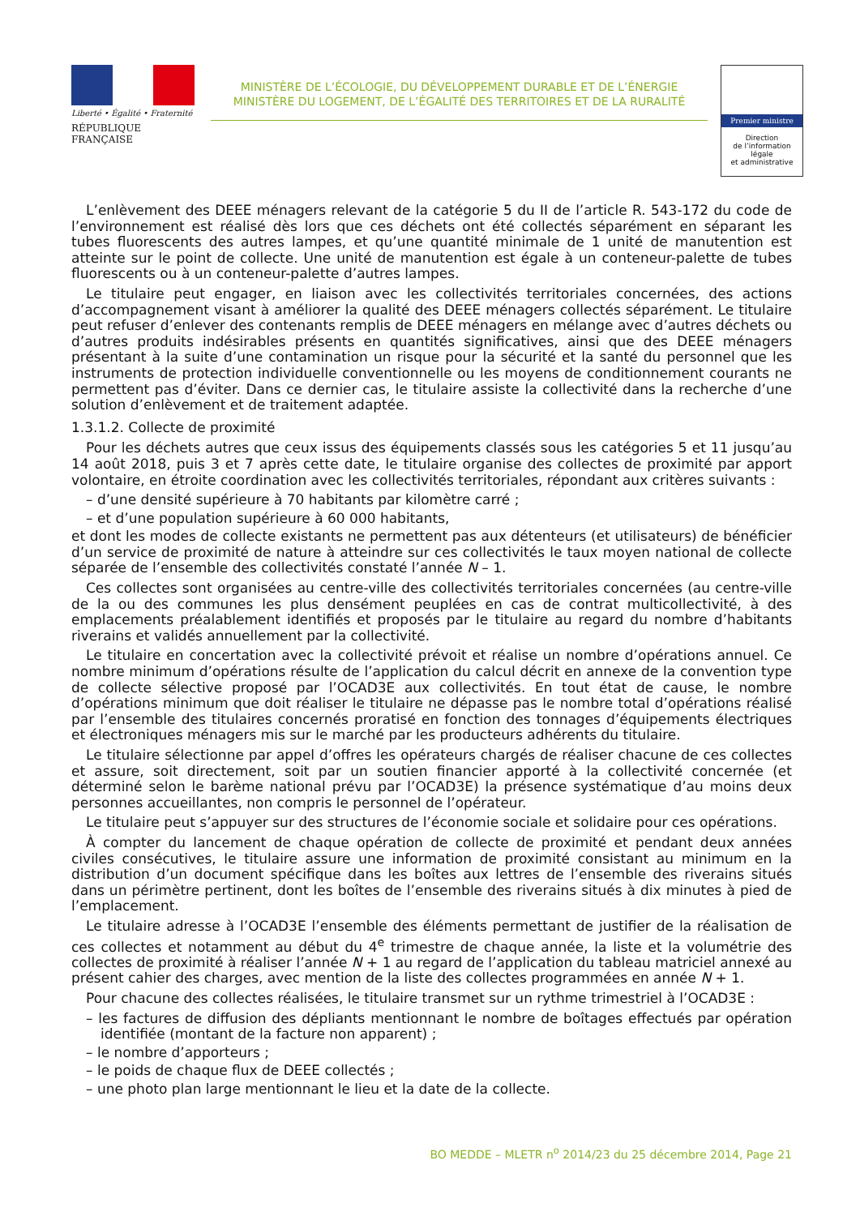Liberté • Égalité • Fraternité
RÉPUBLIQUE FRANÇAISE
MINISTÈRE DE L’ÉCOLOGIE, DU DÉVELOPPEMENT DURABLE ET DE L’ÉNERGIE
MINISTÈRE DU LOGEMENT, DE L’ÉGALITÉ DES TERRITOIRES ET DE LA RURALITÉ
Premier ministre
Direction
de l’information
légale
et administrative
L’enlèvement des DEEE ménagers relevant de la catégorie 5 du II de l’article R. 543-172 du code de l’environnement est réalisé dès lors que ces déchets ont été collectés séparément en séparant les tubes fluorescents des autres lampes, et qu’une quantité minimale de 1 unité de manutention est atteinte sur le point de collecte. Une unité de manutention est égale à un conteneur-palette de tubes fluorescents ou à un conteneur-palette d’autres lampes.
Le titulaire peut engager, en liaison avec les collectivités territoriales concernées, des actions d’accompagnement visant à améliorer la qualité des DEEE ménagers collectés séparément. Le titulaire peut refuser d’enlever des contenants remplis de DEEE ménagers en mélange avec d’autres déchets ou d’autres produits indésirables présents en quantités significatives, ainsi que des DEEE ménagers présentant à la suite d’une contamination un risque pour la sécurité et la santé du personnel que les instruments de protection individuelle conventionnelle ou les moyens de conditionnement courants ne permettent pas d’éviter. Dans ce dernier cas, le titulaire assiste la collectivité dans la recherche d’une solution d’enlèvement et de traitement adaptée.
1.3.1.2. Collecte de proximité
Pour les déchets autres que ceux issus des équipements classés sous les catégories 5 et 11 jusqu’au 14 août 2018, puis 3 et 7 après cette date, le titulaire organise des collectes de proximité par apport volontaire, en étroite coordination avec les collectivités territoriales, répondant aux critères suivants :
– d’une densité supérieure à 70 habitants par kilomètre carré ;
– et d’une population supérieure à 60 000 habitants,
et dont les modes de collecte existants ne permettent pas aux détenteurs (et utilisateurs) de bénéficier d’un service de proximité de nature à atteindre sur ces collectivités le taux moyen national de collecte séparée de l’ensemble des collectivités constaté l’année N – 1.
Ces collectes sont organisées au centre-ville des collectivités territoriales concernées (au centre-ville de la ou des communes les plus densément peuplées en cas de contrat multicollectivité, à des emplacements préalablement identifiés et proposés par le titulaire au regard du nombre d’habitants riverains et validés annuellement par la collectivité.
Le titulaire en concertation avec la collectivité prévoit et réalise un nombre d’opérations annuel. Ce nombre minimum d’opérations résulte de l’application du calcul décrit en annexe de la convention type de collecte sélective proposé par l’OCAD3E aux collectivités. En tout état de cause, le nombre d’opérations minimum que doit réaliser le titulaire ne dépasse pas le nombre total d’opérations réalisé par l’ensemble des titulaires concernés proratisé en fonction des tonnages d’équipements électriques et électroniques ménagers mis sur le marché par les producteurs adhérents du titulaire.
Le titulaire sélectionne par appel d’offres les opérateurs chargés de réaliser chacune de ces collectes et assure, soit directement, soit par un soutien financier apporté à la collectivité concernée (et déterminé selon le barème national prévu par l’OCAD3E) la présence systématique d’au moins deux personnes accueillantes, non compris le personnel de l’opérateur.
Le titulaire peut s’appuyer sur des structures de l’économie sociale et solidaire pour ces opérations.
À compter du lancement de chaque opération de collecte de proximité et pendant deux années civiles consécutives, le titulaire assure une information de proximité consistant au minimum en la distribution d’un document spécifique dans les boîtes aux lettres de l’ensemble des riverains situés dans un périmètre pertinent, dont les boîtes de l’ensemble des riverains situés à dix minutes à pied de l’emplacement.
Le titulaire adresse à l’OCAD3E l’ensemble des éléments permettant de justifier de la réalisation de ces collectes et notamment au début du 4<sup>e</sup> trimestre de chaque année, la liste et la volumétrie des collectes de proximité à réaliser l’année N + 1 au regard de l’application du tableau matriciel annexé au présent cahier des charges, avec mention de la liste des collectes programmées en année N + 1.
Pour chacune des collectes réalisées, le titulaire transmet sur un rythme trimestriel à l’OCAD3E :
– les factures de diffusion des dépliants mentionnant le nombre de boîtages effectués par opération identifiée (montant de la facture non apparent) ;
– le nombre d’apporteurs ;
– le poids de chaque flux de DEEE collectés ;
– une photo plan large mentionnant le lieu et la date de la collecte.
BO MEDDE – MLETR n<sup>o</sup> 2014/23 du 25 décembre 2014, Page 21